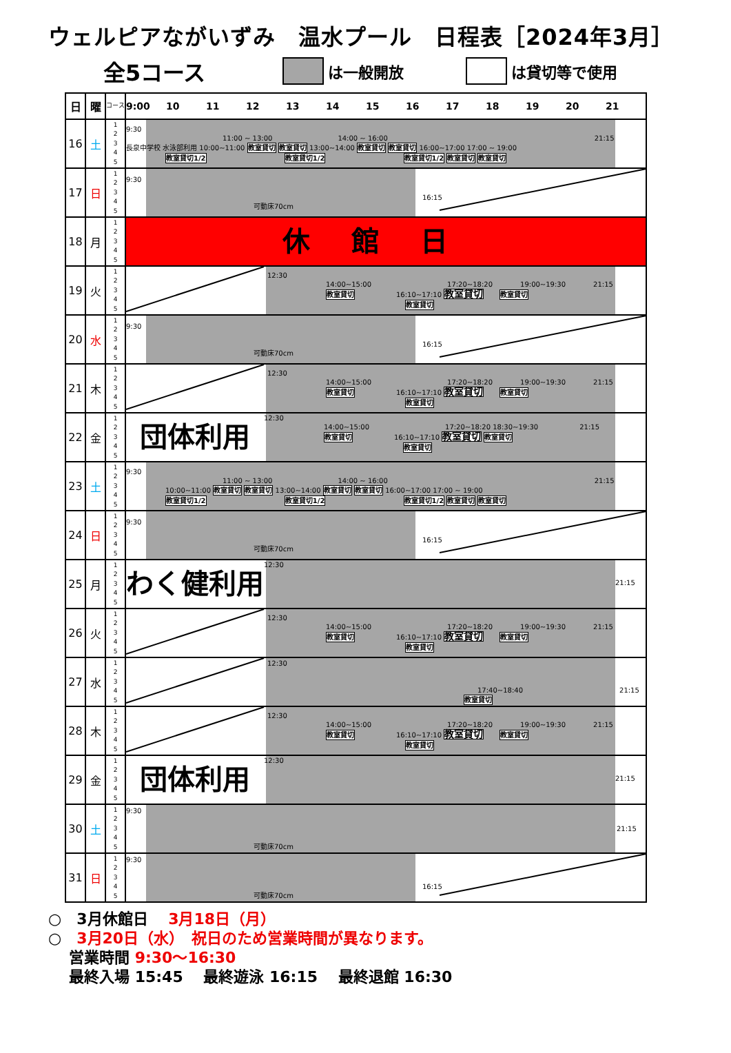ウェルピアながいずみ　温水プール　日程表［2024年3月］
全5コース は一般開放 は貸切等で使用
| 日 | 曜 | コース | 9:00 10 11 12 13 14 15 16 17 18 19 20 21 |
| --- | --- | --- | --- |
| 16 | 土 | 1 2 3 4 5 | 9:30 11:00 ~ 13:00 14:00 ~ 16:00 21:15 長泉中学校 水泳部利用 10:00~11:00 教室貸切 教室貸切 13:00~14:00 教室貸切 教室貸切 16:00~17:00 17:00 ~ 19:00 教室貸切1/2 教室貸切1/2 教室貸切1/2 教室貸切 教室貸切 |
| 17 | 日 | 1 2 3 4 5 | 9:30 16:15 可動床70cm |
| 18 | 月 | 1 2 3 4 5 | 休館日 |
| 19 | 火 | 1 2 3 4 5 | 12:30 14:00~15:00 17:20~18:20 19:00~19:30 21:15 教室貸切 16:10~17:10 教室貸切 教室貸切 教室貸切 |
| 20 | 水 | 1 2 3 4 5 | 9:30 16:15 可動床70cm |
| 21 | 木 | 1 2 3 4 5 | 12:30 14:00~15:00 17:20~18:20 19:00~19:30 21:15 教室貸切 16:10~17:10 教室貸切 教室貸切 教室貸切 |
| 22 | 金 | 1 2 3 4 5 | 団体利用 12:30 14:00~15:00 17:20~18:20 18:30~19:30 21:15 教室貸切 16:10~17:10 教室貸切 教室貸切 教室貸切 |
| 23 | 土 | 1 2 3 4 5 | 9:30 11:00 ~ 13:00 14:00 ~ 16:00 21:15 10:00~11:00 教室貸切 教室貸切 13:00~14:00 教室貸切 教室貸切 16:00~17:00 17:00 ~ 19:00 教室貸切1/2 教室貸切1/2 教室貸切1/2 教室貸切 教室貸切 |
| 24 | 日 | 1 2 3 4 5 | 9:30 16:15 可動床70cm |
| 25 | 月 | 1 2 3 4 5 | わく健利用 12:30 21:15 |
| 26 | 火 | 1 2 3 4 5 | 12:30 14:00~15:00 17:20~18:20 19:00~19:30 21:15 教室貸切 16:10~17:10 教室貸切 教室貸切 教室貸切 |
| 27 | 水 | 1 2 3 4 5 | 12:30 17:40~18:40 21:15 教室貸切 |
| 28 | 木 | 1 2 3 4 5 | 12:30 14:00~15:00 17:20~18:20 19:00~19:30 21:15 教室貸切 16:10~17:10 教室貸切 教室貸切 教室貸切 |
| 29 | 金 | 1 2 3 4 5 | 団体利用 12:30 21:15 |
| 30 | 土 | 1 2 3 4 5 | 9:30 21:15 可動床70cm |
| 31 | 日 | 1 2 3 4 5 | 9:30 16:15 可動床70cm |
○　3月休館日　 3月18日（月）
○　3月20日（水）　祝日のため営業時間が異なります。
営業時間 9:30～16:30
最終入場 15:45　 最終遊泳 16:15　 最終退館 16:30